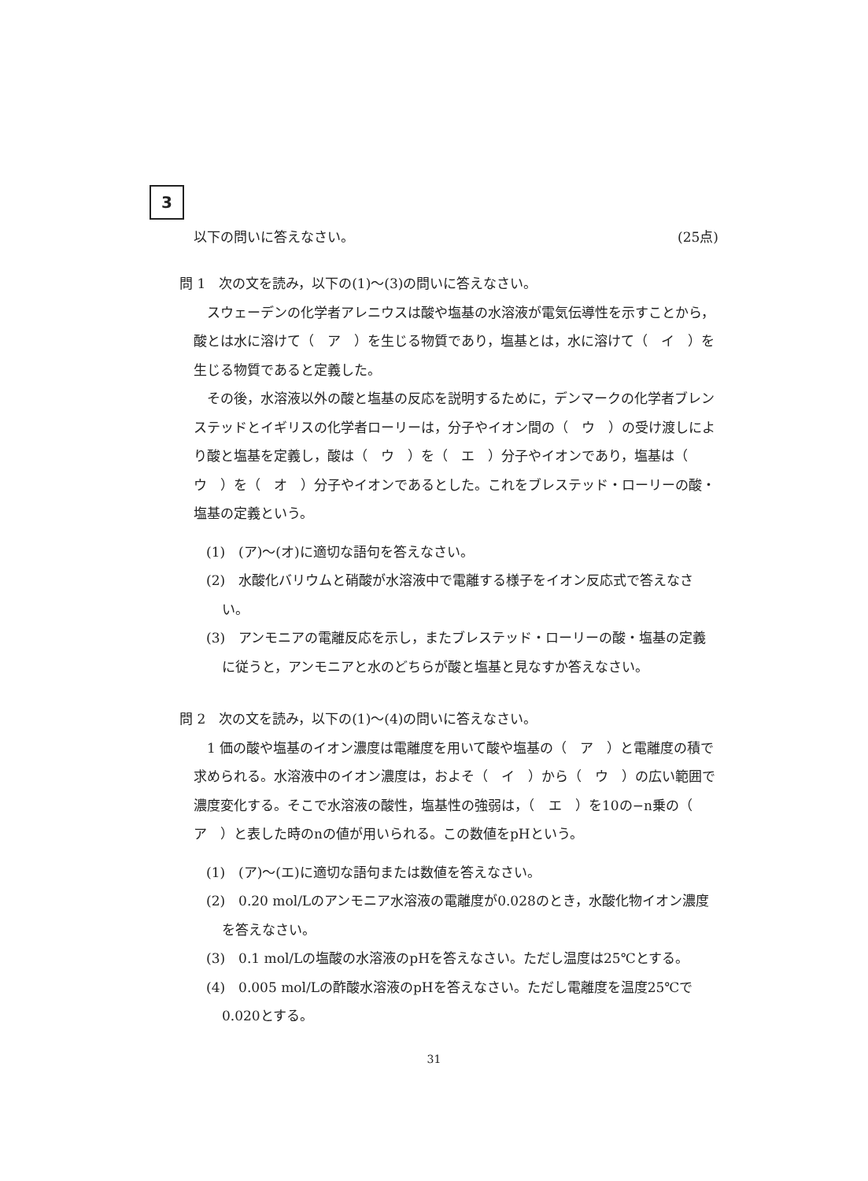3
以下の問いに答えなさい。 (25点)
問 1　次の文を読み，以下の(1)～(3)の問いに答えなさい。
スウェーデンの化学者アレニウスは酸や塩基の水溶液が電気伝導性を示すことから，酸とは水に溶けて（　ア　）を生じる物質であり，塩基とは，水に溶けて（　イ　）を生じる物質であると定義した。
その後，水溶液以外の酸と塩基の反応を説明するために，デンマークの化学者ブレンステッドとイギリスの化学者ローリーは，分子やイオン間の（　ウ　）の受け渡しにより酸と塩基を定義し，酸は（　ウ　）を（　エ　）分子やイオンであり，塩基は（　ウ　）を（　オ　）分子やイオンであるとした。これをブレステッド・ローリーの酸・塩基の定義という。
(1)　(ア)～(オ)に適切な語句を答えなさい。
(2)　水酸化バリウムと硝酸が水溶液中で電離する様子をイオン反応式で答えなさい。
(3)　アンモニアの電離反応を示し，またブレステッド・ローリーの酸・塩基の定義に従うと，アンモニアと水のどちらが酸と塩基と見なすか答えなさい。
問 2　次の文を読み，以下の(1)～(4)の問いに答えなさい。
1 価の酸や塩基のイオン濃度は電離度を用いて酸や塩基の（　ア　）と電離度の積で求められる。水溶液中のイオン濃度は，およそ（　イ　）から（　ウ　）の広い範囲で濃度変化する。そこで水溶液の酸性，塩基性の強弱は，（　エ　）を10の−n乗の（　ア　）と表した時のnの値が用いられる。この数値をpHという。
(1)　(ア)～(エ)に適切な語句または数値を答えなさい。
(2)　0.20 mol/Lのアンモニア水溶液の電離度が0.028のとき，水酸化物イオン濃度を答えなさい。
(3)　0.1 mol/Lの塩酸の水溶液のpHを答えなさい。ただし温度は25℃とする。
(4)　0.005 mol/Lの酢酸水溶液のpHを答えなさい。ただし電離度を温度25℃で0.020とする。
31